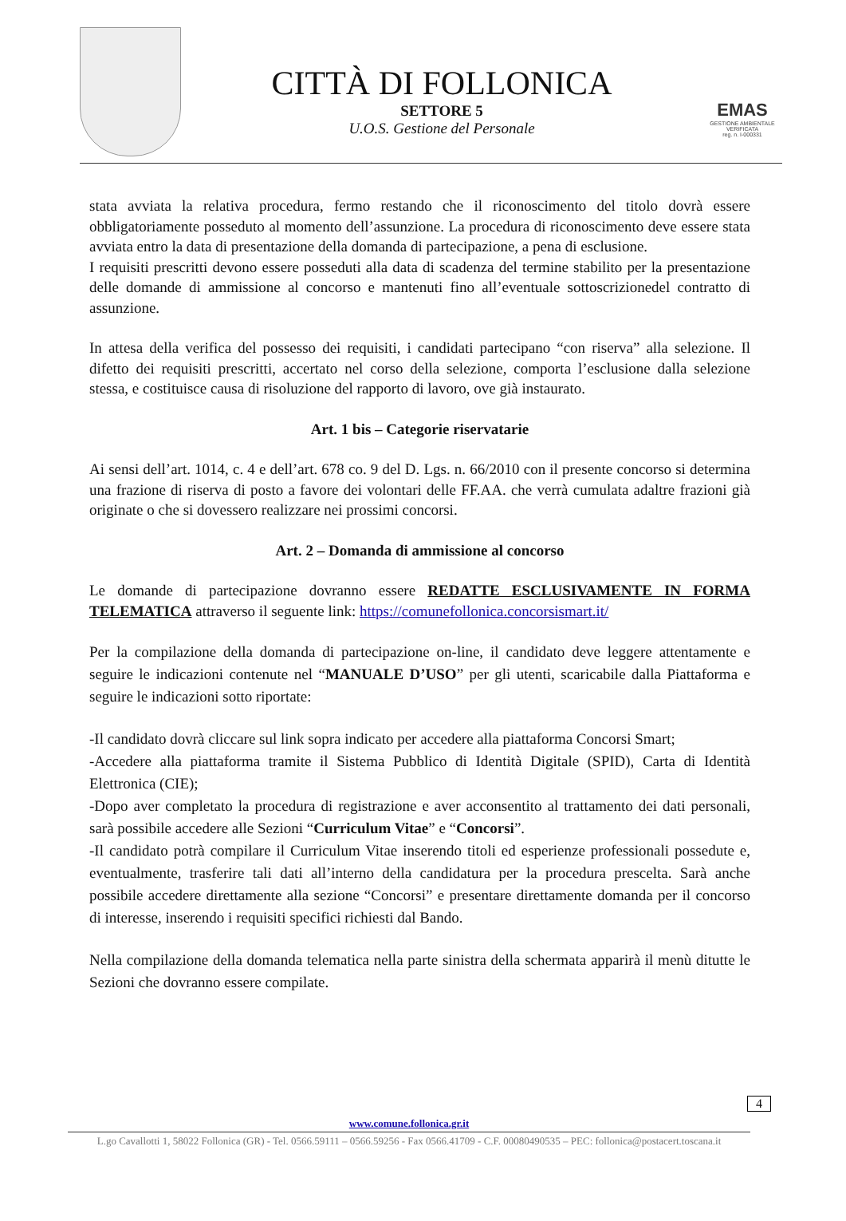CITTÀ DI FOLLONICA
SETTORE 5
U.O.S. Gestione del Personale
EMAS
GESTIONE AMBIENTALE
VERIFICATA
reg. n. I-000331
stata avviata la relativa procedura, fermo restando che il riconoscimento del titolo dovrà essere obbligatoriamente posseduto al momento dell’assunzione. La procedura di riconoscimento deve essere stata avviata entro la data di presentazione della domanda di partecipazione, a pena di esclusione.
I requisiti prescritti devono essere posseduti alla data di scadenza del termine stabilito per la presentazione delle domande di ammissione al concorso e mantenuti fino all’eventuale sottoscrizionedel contratto di assunzione.
In attesa della verifica del possesso dei requisiti, i candidati partecipano “con riserva” alla selezione. Il difetto dei requisiti prescritti, accertato nel corso della selezione, comporta l’esclusione dalla selezione stessa, e costituisce causa di risoluzione del rapporto di lavoro, ove già instaurato.
Art. 1 bis – Categorie riservatarie
Ai sensi dell’art. 1014, c. 4 e dell’art. 678 co. 9 del D. Lgs. n. 66/2010 con il presente concorso si determina una frazione di riserva di posto a favore dei volontari delle FF.AA. che verrà cumulata adaltre frazioni già originate o che si dovessero realizzare nei prossimi concorsi.
Art. 2 – Domanda di ammissione al concorso
Le domande di partecipazione dovranno essere REDATTE ESCLUSIVAMENTE IN FORMA TELEMATICA attraverso il seguente link: https://comunefollonica.concorsismart.it/
Per la compilazione della domanda di partecipazione on-line, il candidato deve leggere attentamente e seguire le indicazioni contenute nel “MANUALE D’USO” per gli utenti, scaricabile dalla Piattaforma e seguire le indicazioni sotto riportate:
-Il candidato dovrà cliccare sul link sopra indicato per accedere alla piattaforma Concorsi Smart;
-Accedere alla piattaforma tramite il Sistema Pubblico di Identità Digitale (SPID), Carta di Identità Elettronica (CIE);
-Dopo aver completato la procedura di registrazione e aver acconsentito al trattamento dei dati personali, sarà possibile accedere alle Sezioni “Curriculum Vitae” e “Concorsi”.
-Il candidato potrà compilare il Curriculum Vitae inserendo titoli ed esperienze professionali possedute e, eventualmente, trasferire tali dati all’interno della candidatura per la procedura prescelta. Sarà anche possibile accedere direttamente alla sezione “Concorsi” e presentare direttamente domanda per il concorso di interesse, inserendo i requisiti specifici richiesti dal Bando.
Nella compilazione della domanda telematica nella parte sinistra della schermata apparirà il menù ditutte le Sezioni che dovranno essere compilate.
4
www.comune.follonica.gr.it
L.go Cavallotti 1, 58022 Follonica (GR) - Tel. 0566.59111 – 0566.59256 - Fax 0566.41709 - C.F. 00080490535 – PEC: follonica@postacert.toscana.it